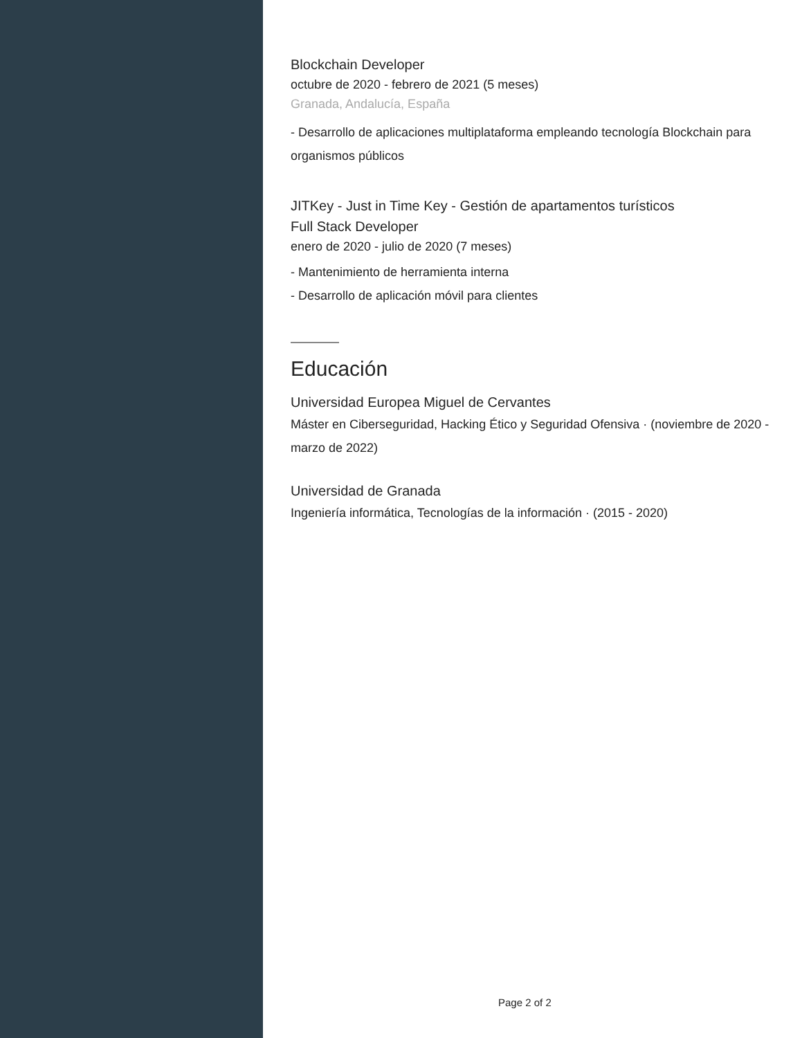Blockchain Developer
octubre de 2020 - febrero de 2021 (5 meses)
Granada, Andalucía, España
- Desarrollo de aplicaciones multiplataforma empleando tecnología Blockchain para organismos públicos
JITKey - Just in Time Key - Gestión de apartamentos turísticos
Full Stack Developer
enero de 2020 - julio de 2020 (7 meses)
- Mantenimiento de herramienta interna
- Desarrollo de aplicación móvil para clientes
Educación
Universidad Europea Miguel de Cervantes
Máster en Ciberseguridad, Hacking Ético y Seguridad Ofensiva · (noviembre de 2020 - marzo de 2022)
Universidad de Granada
Ingeniería informática, Tecnologías de la información · (2015 - 2020)
Page 2 of 2